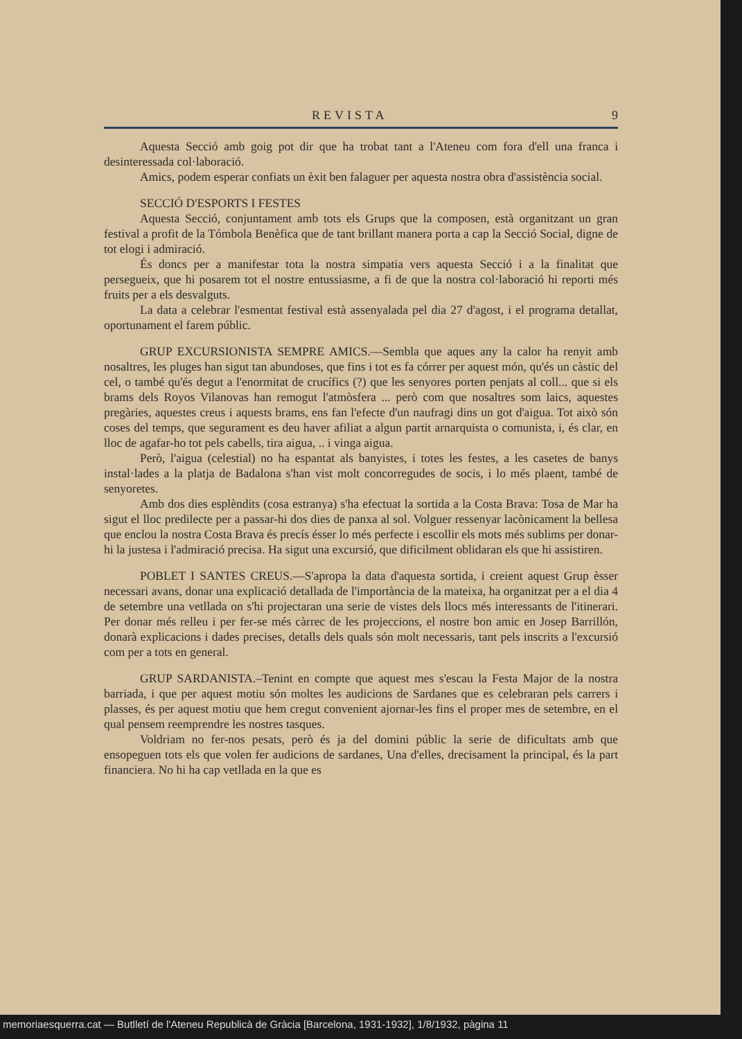REVISTA 9
Aquesta Secció amb goig pot dir que ha trobat tant a l'Ateneu com fora d'ell una franca i desinteressada col·laboració.
Amics, podem esperar confiats un èxit ben falaguer per aquesta nostra obra d'assistència social.
SECCIÓ D'ESPORTS I FESTES
Aquesta Secció, conjuntament amb tots els Grups que la composen, està organitzant un gran festival a profit de la Tómbola Benèfica que de tant brillant manera porta a cap la Secció Social, digne de tot elogi i admiració.
És doncs per a manifestar tota la nostra simpatia vers aquesta Secció i a la finalitat que persegueix, que hi posarem tot el nostre entussiasme, a fi de que la nostra col·laboració hi reporti més fruits per a els desvalguts.
La data a celebrar l'esmentat festival està assenyalada pel dia 27 d'agost, i el programa detallat, oportunament el farem públic.
GRUP EXCURSIONISTA SEMPRE AMICS.—Sembla que aques any la calor ha renyit amb nosaltres, les pluges han sigut tan abundoses, que fins i tot es fa córrer per aquest món, qu'és un càstic del cel, o també qu'és degut a l'enormitat de crucífics (?) que les senyores porten penjats al coll... que si els brams dels Royos Vilanovas han remogut l'atmòsfera ... però com que nosaltres som laics, aquestes pregàries, aquestes creus i aquests brams, ens fan l'efecte d'un naufragi dins un got d'aigua. Tot això són coses del temps, que segurament es deu haver afiliat a algun partit arnarquista o comunista, i, és clar, en lloc de agafar-ho tot pels cabells, tira aigua, .. i vinga aigua.
Però, l'aigua (celestial) no ha espantat als banyistes, i totes les festes, a les casetes de banys instal·lades a la platja de Badalona s'han vist molt concorregudes de socis, i lo més plaent, també de senyoretes.
Amb dos dies esplèndits (cosa estranya) s'ha efectuat la sortida a la Costa Brava: Tosa de Mar ha sigut el lloc predilecte per a passar-hi dos dies de panxa al sol. Volguer ressenyar lacònicament la bellesa que enclou la nostra Costa Brava és precís ésser lo més perfecte i escollir els mots més sublims per donar-hi la justesa i l'admiració precisa. Ha sigut una excursió, que dificilment oblidaran els que hi assistiren.
POBLET I SANTES CREUS.—S'apropa la data d'aquesta sortida, i creient aquest Grup èsser necessari avans, donar una explicació detallada de l'importància de la mateixa, ha organitzat per a el dia 4 de setembre una vetllada on s'hi projectaran una serie de vistes dels llocs més interessants de l'itinerari. Per donar més relleu i per fer-se més càrrec de les projeccions, el nostre bon amic en Josep Barrillón, donarà explicacions i dades precises, detalls dels quals són molt necessaris, tant pels inscrits a l'excursió com per a tots en general.
GRUP SARDANISTA.–Tenint en compte que aquest mes s'escau la Festa Major de la nostra barriada, i que per aquest motiu són moltes les audicions de Sardanes que es celebraran pels carrers i plasses, és per aquest motiu que hem cregut convenient ajornar-les fins el proper mes de setembre, en el qual pensem reemprendre les nostres tasques.
Voldriam no fer-nos pesats, però és ja del domini públic la serie de dificultats amb que ensopeguen tots els que volen fer audicions de sardanes, Una d'elles, drecisament la principal, és la part financiera. No hi ha cap vetllada en la que es
memoriaesquerra.cat — Butlletí de l'Ateneu Republicà de Gràcia [Barcelona, 1931-1932], 1/8/1932, pàgina 11